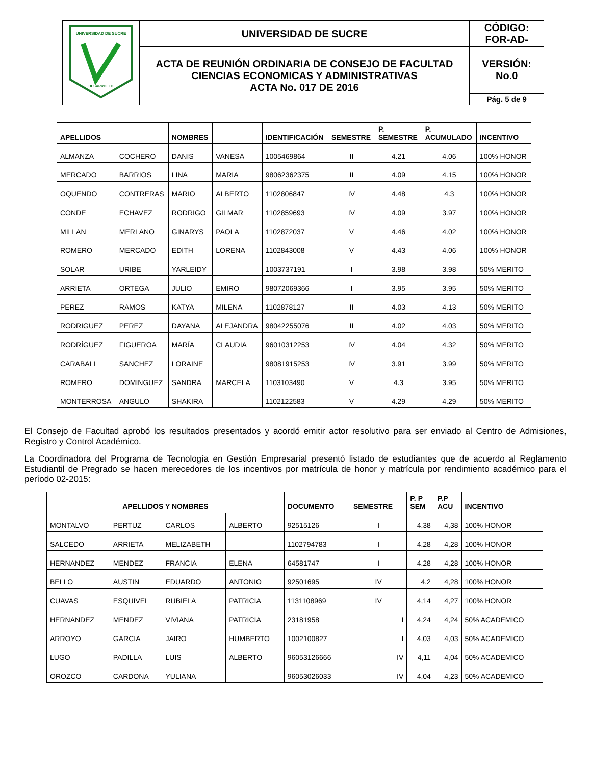| UNIVERSIDAD DE SUCRE DESARROLLO | UNIVERSIDAD DE SUCRE | CÓDIGO: FOR-AD- |
| | ACTA DE REUNIÓN ORDINARIA DE CONSEJO DE FACULTAD CIENCIAS ECONOMICAS Y ADMINISTRATIVAS ACTA No. 017 DE 2016 | VERSIÓN: No.0 |
| | | Pág. 5 de 9 |
| APELLIDOS | | NOMBRES | | IDENTIFICACIÓN | SEMESTRE | P. SEMESTRE | P. ACUMULADO | INCENTIVO |
| --- | --- | --- | --- | --- | --- | --- | --- | --- |
| ALMANZA | COCHERO | DANIS | VANESA | 1005469864 | II | 4.21 | 4.06 | 100% HONOR |
| MERCADO | BARRIOS | LINA | MARIA | 98062362375 | II | 4.09 | 4.15 | 100% HONOR |
| OQUENDO | CONTRERAS | MARIO | ALBERTO | 1102806847 | IV | 4.48 | 4.3 | 100% HONOR |
| CONDE | ECHAVEZ | RODRIGO | GILMAR | 1102859693 | IV | 4.09 | 3.97 | 100% HONOR |
| MILLAN | MERLANO | GINARYS | PAOLA | 1102872037 | V | 4.46 | 4.02 | 100% HONOR |
| ROMERO | MERCADO | EDITH | LORENA | 1102843008 | V | 4.43 | 4.06 | 100% HONOR |
| SOLAR | URIBE | YARLEIDY | | 1003737191 | I | 3.98 | 3.98 | 50% MERITO |
| ARRIETA | ORTEGA | JULIO | EMIRO | 98072069366 | I | 3.95 | 3.95 | 50% MERITO |
| PEREZ | RAMOS | KATYA | MILENA | 1102878127 | II | 4.03 | 4.13 | 50% MERITO |
| RODRIGUEZ | PEREZ | DAYANA | ALEJANDRA | 98042255076 | II | 4.02 | 4.03 | 50% MERITO |
| RODRÍGUEZ | FIGUEROA | MARÍA | CLAUDIA | 96010312253 | IV | 4.04 | 4.32 | 50% MERITO |
| CARABALI | SANCHEZ | LORAINE | | 98081915253 | IV | 3.91 | 3.99 | 50% MERITO |
| ROMERO | DOMINGUEZ | SANDRA | MARCELA | 1103103490 | V | 4.3 | 3.95 | 50% MERITO |
| MONTERROSA | ANGULO | SHAKIRA | | 1102122583 | V | 4.29 | 4.29 | 50% MERITO |
El Consejo de Facultad aprobó los resultados presentados y acordó emitir actor resolutivo para ser enviado al Centro de Admisiones, Registro y Control Académico.
La Coordinadora del Programa de Tecnología en Gestión Empresarial presentó listado de estudiantes que de acuerdo al Reglamento Estudiantil de Pregrado se hacen merecedores de los incentivos por matrícula de honor y matrícula por rendimiento académico para el período 02-2015:
| APELLIDOS Y NOMBRES | | | | DOCUMENTO | SEMESTRE | P. P SEM | P.P ACU | INCENTIVO |
| --- | --- | --- | --- | --- | --- | --- | --- | --- |
| MONTALVO | PERTUZ | CARLOS | ALBERTO | 92515126 | I | 4,38 | 4,38 | 100% HONOR |
| SALCEDO | ARRIETA | MELIZABETH | | 1102794783 | I | 4,28 | 4,28 | 100% HONOR |
| HERNANDEZ | MENDEZ | FRANCIA | ELENA | 64581747 | I | 4,28 | 4,28 | 100% HONOR |
| BELLO | AUSTIN | EDUARDO | ANTONIO | 92501695 | IV | 4,2 | 4,28 | 100% HONOR |
| CUAVAS | ESQUIVEL | RUBIELA | PATRICIA | 1131108969 | IV | 4,14 | 4,27 | 100% HONOR |
| HERNANDEZ | MENDEZ | VIVIANA | PATRICIA | 23181958 | I | 4,24 | 4,24 | 50% ACADEMICO |
| ARROYO | GARCIA | JAIRO | HUMBERTO | 1002100827 | I | 4,03 | 4,03 | 50% ACADEMICO |
| LUGO | PADILLA | LUIS | ALBERTO | 96053126666 | IV | 4,11 | 4,04 | 50% ACADEMICO |
| OROZCO | CARDONA | YULIANA | | 96053026033 | IV | 4,04 | 4,23 | 50% ACADEMICO |